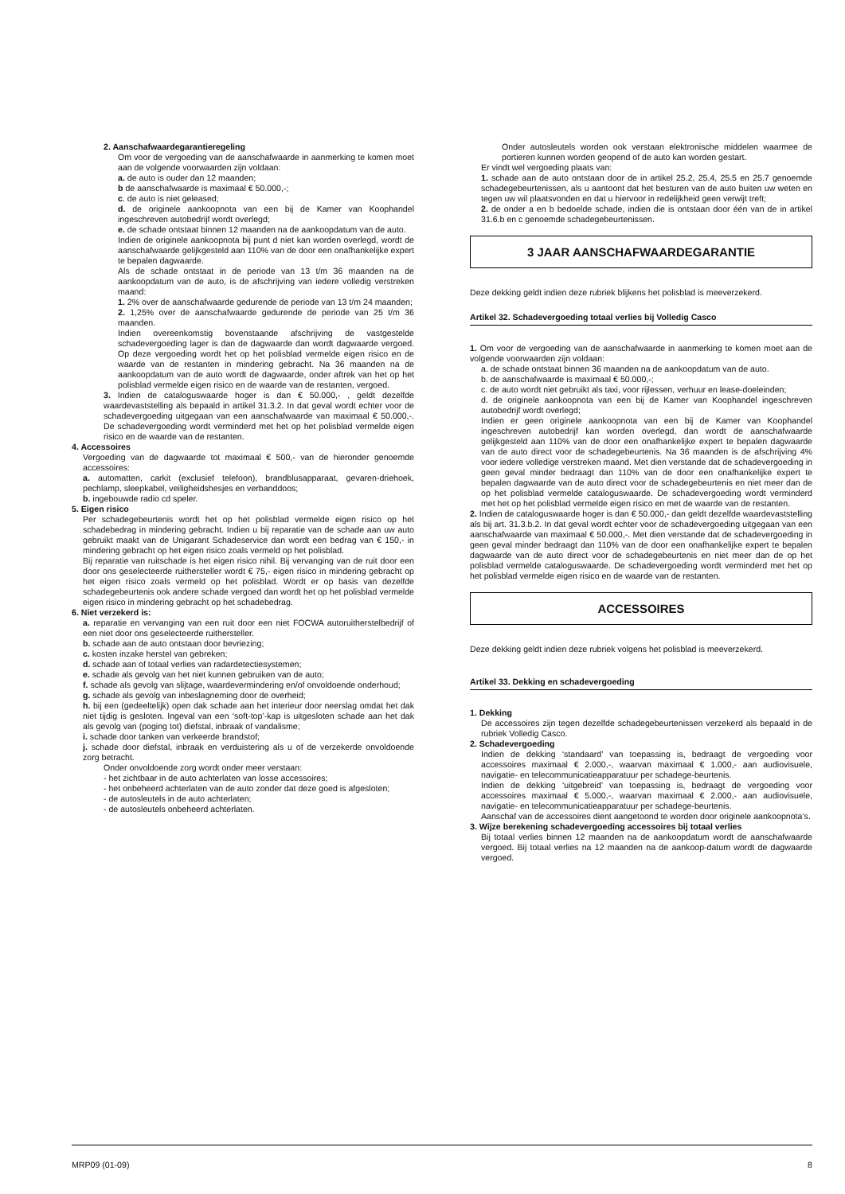2. Aanschafwaardegarantieregeling
Om voor de vergoeding van de aanschafwaarde in aanmerking te komen moet aan de volgende voorwaarden zijn voldaan:
a. de auto is ouder dan 12 maanden;
b de aanschafwaarde is maximaal € 50.000,-;
c. de auto is niet geleased;
d. de originele aankoopnota van een bij de Kamer van Koophandel ingeschreven autobedrijf wordt overlegd;
e. de schade ontstaat binnen 12 maanden na de aankoopdatum van de auto.
Indien de originele aankoopnota bij punt d niet kan worden overlegd, wordt de aanschafwaarde gelijkgesteld aan 110% van de door een onafhankelijke expert te bepalen dagwaarde.
Als de schade ontstaat in de periode van 13 t/m 36 maanden na de aankoopdatum van de auto, is de afschrijving van iedere volledig verstreken maand:
1. 2% over de aanschafwaarde gedurende de periode van 13 t/m 24 maanden;
2. 1,25% over de aanschafwaarde gedurende de periode van 25 t/m 36 maanden.
Indien overeenkomstig bovenstaande afschrijving de vastgestelde schadevergoeding lager is dan de dagwaarde dan wordt dagwaarde vergoed. Op deze vergoeding wordt het op het polisblad vermelde eigen risico en de waarde van de restanten in mindering gebracht. Na 36 maanden na de aankoopdatum van de auto wordt de dagwaarde, onder aftrek van het op het polisblad vermelde eigen risico en de waarde van de restanten, vergoed.
3. Indien de cataloguswaarde hoger is dan € 50.000,- , geldt dezelfde waardevaststelling als bepaald in artikel 31.3.2. In dat geval wordt echter voor de schadevergoeding uitgegaan van een aanschafwaarde van maximaal € 50.000,-. De schadevergoeding wordt verminderd met het op het polisblad vermelde eigen risico en de waarde van de restanten.
4. Accessoires
Vergoeding van de dagwaarde tot maximaal € 500,- van de hieronder genoemde accessoires:
a. automatten, carkit (exclusief telefoon), brandblusapparaat, gevaren-driehoek, pechlamp, sleepkabel, veiligheidshesjes en verbanddoos;
b. ingebouwde radio cd speler.
5. Eigen risico
Per schadegebeurtenis wordt het op het polisblad vermelde eigen risico op het schadebedrag in mindering gebracht. Indien u bij reparatie van de schade aan uw auto gebruikt maakt van de Unigarant Schadeservice dan wordt een bedrag van € 150,- in mindering gebracht op het eigen risico zoals vermeld op het polisblad.
Bij reparatie van ruitschade is het eigen risico nihil. Bij vervanging van de ruit door een door ons geselecteerde ruithersteller wordt € 75,- eigen risico in mindering gebracht op het eigen risico zoals vermeld op het polisblad. Wordt er op basis van dezelfde schadegebeurtenis ook andere schade vergoed dan wordt het op het polisblad vermelde eigen risico in mindering gebracht op het schadebedrag.
6. Niet verzekerd is:
a. reparatie en vervanging van een ruit door een niet FOCWA autoruitherstelbedrijf of een niet door ons geselecteerde ruithersteller.
b. schade aan de auto ontstaan door bevriezing;
c. kosten inzake herstel van gebreken;
d. schade aan of totaal verlies van radardetectiesystemen;
e. schade als gevolg van het niet kunnen gebruiken van de auto;
f. schade als gevolg van slijtage, waardevermindering en/of onvoldoende onderhoud;
g. schade als gevolg van inbeslagneming door de overheid;
h. bij een (gedeeltelijk) open dak schade aan het interieur door neerslag omdat het dak niet tijdig is gesloten. Ingeval van een ‘soft-top’-kap is uitgesloten schade aan het dak als gevolg van (poging tot) diefstal, inbraak of vandalisme;
i. schade door tanken van verkeerde brandstof;
j. schade door diefstal, inbraak en verduistering als u of de verzekerde onvoldoende zorg betracht.
Onder onvoldoende zorg wordt onder meer verstaan:
- het zichtbaar in de auto achterlaten van losse accessoires;
- het onbeheerd achterlaten van de auto zonder dat deze goed is afgesloten;
- de autosleutels in de auto achterlaten;
- de autosleutels onbeheerd achterlaten.
Onder autosleutels worden ook verstaan elektronische middelen waarmee de portieren kunnen worden geopend of de auto kan worden gestart.
Er vindt wel vergoeding plaats van:
1. schade aan de auto ontstaan door de in artikel 25.2, 25.4, 25.5 en 25.7 genoemde schadegebeurtenissen, als u aantoont dat het besturen van de auto buiten uw weten en tegen uw wil plaatsvonden en dat u hiervoor in redelijkheid geen verwijt treft;
2. de onder a en b bedoelde schade, indien die is ontstaan door één van de in artikel 31.6.b en c genoemde schadegebeurtenissen.
3 JAAR AANSCHAFWAARDEGARANTIE
Deze dekking geldt indien deze rubriek blijkens het polisblad is meeverzekerd.
Artikel 32. Schadevergoeding totaal verlies bij Volledig Casco
1. Om voor de vergoeding van de aanschafwaarde in aanmerking te komen moet aan de volgende voorwaarden zijn voldaan:
a. de schade ontstaat binnen 36 maanden na de aankoopdatum van de auto.
b. de aanschafwaarde is maximaal € 50.000,-;
c. de auto wordt niet gebruikt als taxi, voor rijlessen, verhuur en lease-doeleinden;
d. de originele aankoopnota van een bij de Kamer van Koophandel ingeschreven autobedrijf wordt overlegd;
Indien er geen originele aankoopnota van een bij de Kamer van Koophandel ingeschreven autobedrijf kan worden overlegd, dan wordt de aanschafwaarde gelijkgesteld aan 110% van de door een onafhankelijke expert te bepalen dagwaarde van de auto direct voor de schadegebeurtenis. Na 36 maanden is de afschrijving 4% voor iedere volledige verstreken maand. Met dien verstande dat de schadevergoeding in geen geval minder bedraagt dan 110% van de door een onafhankelijke expert te bepalen dagwaarde van de auto direct voor de schadegebeurtenis en niet meer dan de op het polisblad vermelde cataloguswaarde. De schadevergoeding wordt verminderd met het op het polisblad vermelde eigen risico en met de waarde van de restanten.
2. Indien de cataloguswaarde hoger is dan € 50.000,- dan geldt dezelfde waardevaststelling als bij art. 31.3.b.2. In dat geval wordt echter voor de schadevergoeding uitgegaan van een aanschafwaarde van maximaal € 50.000,-. Met dien verstande dat de schadevergoeding in geen geval minder bedraagt dan 110% van de door een onafhankelijke expert te bepalen dagwaarde van de auto direct voor de schadegebeurtenis en niet meer dan de op het polisblad vermelde cataloguswaarde. De schadevergoeding wordt verminderd met het op het polisblad vermelde eigen risico en de waarde van de restanten.
ACCESSOIRES
Deze dekking geldt indien deze rubriek volgens het polisblad is meeverzekerd.
Artikel 33. Dekking en schadevergoeding
1. Dekking
De accessoires zijn tegen dezelfde schadegebeurtenissen verzekerd als bepaald in de rubriek Volledig Casco.
2. Schadevergoeding
Indien de dekking ‘standaard’ van toepassing is, bedraagt de vergoeding voor accessoires maximaal € 2.000,-, waarvan maximaal € 1.000,- aan audiovisuele, navigatie- en telecommunicatieapparatuur per schadege-beurtenis.
Indien de dekking ‘uitgebreid’ van toepassing is, bedraagt de vergoeding voor accessoires maximaal € 5.000,-, waarvan maximaal € 2.000,- aan audiovisuele, navigatie- en telecommunicatieapparatuur per schadege-beurtenis.
Aanschaf van de accessoires dient aangetoond te worden door originele aankoopnota’s.
3. Wijze berekening schadevergoeding accessoires bij totaal verlies
Bij totaal verlies binnen 12 maanden na de aankoopdatum wordt de aanschafwaarde vergoed. Bij totaal verlies na 12 maanden na de aankoop-datum wordt de dagwaarde vergoed.
MRP09 (01-09) 8